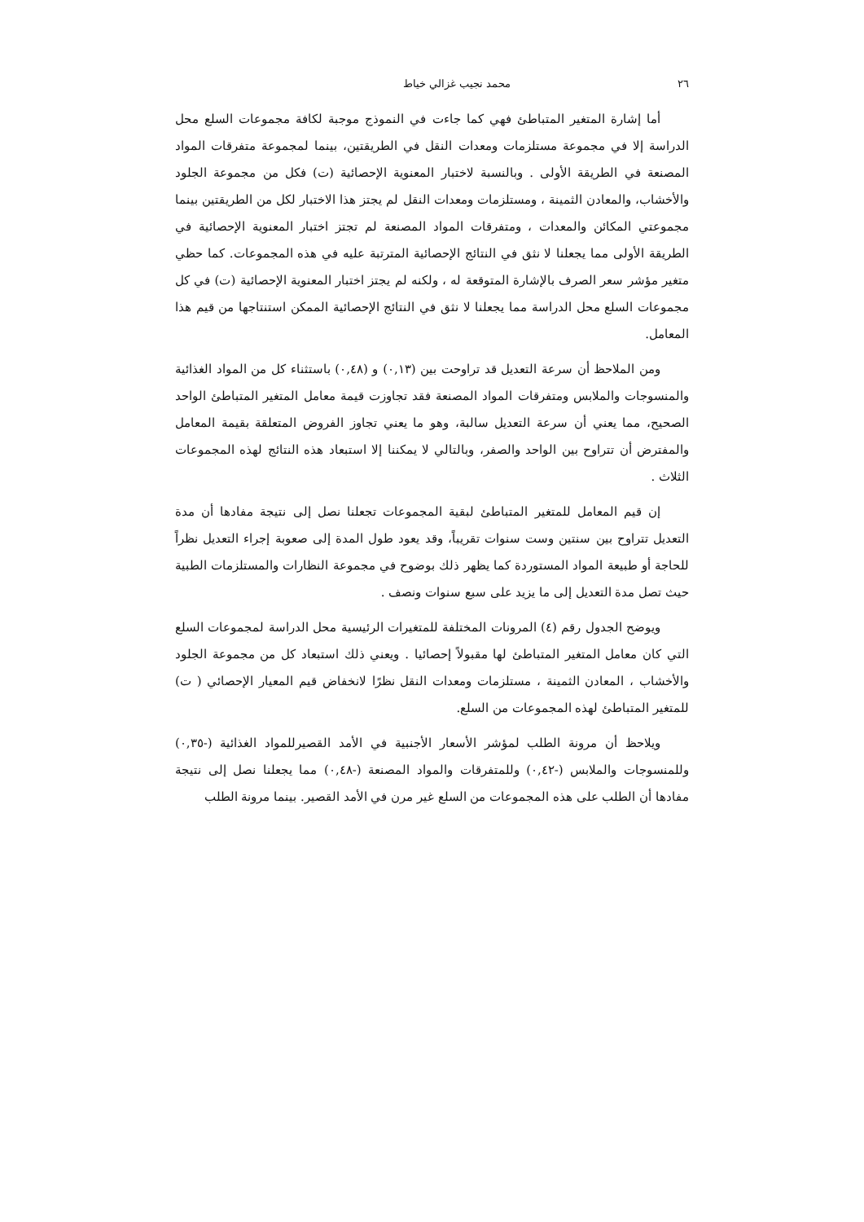٢٦ محمد نجيب غزالي خياط
أما إشارة المتغير المتباطئ فهي كما جاءت في النموذج موجبة لكافة مجموعات السلع محل الدراسة إلا في مجموعة مستلزمات ومعدات النقل في الطريقتين، بينما لمجموعة متفرقات المواد المصنعة في الطريقة الأولى . وبالنسبة لاختبار المعنوية الإحصائية (ت) فكل من مجموعة الجلود والأخشاب، والمعادن الثمينة ، ومستلزمات ومعدات النقل لم يجتز هذا الاختبار لكل من الطريقتين بينما مجموعتي المكائن والمعدات ، ومتفرقات المواد المصنعة لم تجتز اختبار المعنوية الإحصائية في الطريقة الأولى مما يجعلنا لا نثق في النتائج الإحصائية المترتبة عليه في هذه المجموعات. كما حظي متغير مؤشر سعر الصرف بالإشارة المتوقعة له ، ولكنه لم يجتز اختبار المعنوية الإحصائية (ت) في كل مجموعات السلع محل الدراسة مما يجعلنا لا نثق في النتائج الإحصائية الممكن استنتاجها من قيم هذا المعامل.
ومن الملاحظ أن سرعة التعديل قد تراوحت بين (٠,١٣) و (٠,٤٨) باستثناء كل من المواد الغذائية والمنسوجات والملابس ومتفرقات المواد المصنعة فقد تجاوزت قيمة معامل المتغير المتباطئ الواحد الصحيح، مما يعني أن سرعة التعديل سالبة، وهو ما يعني تجاوز الفروض المتعلقة بقيمة المعامل والمفترض أن تتراوح بين الواحد والصفر، وبالتالي لا يمكننا إلا استبعاد هذه النتائج لهذه المجموعات الثلاث .
إن قيم المعامل للمتغير المتباطئ لبقية المجموعات تجعلنا نصل إلى نتيجة مفادها أن مدة التعديل تتراوح بين سنتين وست سنوات تقريباً، وقد يعود طول المدة إلى صعوبة إجراء التعديل نظراً للحاجة أو طبيعة المواد المستوردة كما يظهر ذلك بوضوح في مجموعة النظارات والمستلزمات الطبية حيث تصل مدة التعديل إلى ما يزيد على سبع سنوات ونصف .
ويوضح الجدول رقم (٤) المرونات المختلفة للمتغيرات الرئيسية محل الدراسة لمجموعات السلع التي كان معامل المتغير المتباطئ لها مقبولاً إحصائيا . ويعني ذلك استبعاد كل من مجموعة الجلود والأخشاب ، المعادن الثمينة ، مستلزمات ومعدات النقل نظرًا لانخفاض قيم المعيار الإحصائي ( ت) للمتغير المتباطئ لهذه المجموعات من السلع.
ويلاحظ أن مرونة الطلب لمؤشر الأسعار الأجنبية في الأمد القصيرللمواد الغذائية (-٠,٣٥) وللمنسوجات والملابس (-٠,٤٢) وللمتفرقات والمواد المصنعة (-٠,٤٨) مما يجعلنا نصل إلى نتيجة مفادها أن الطلب على هذه المجموعات من السلع غير مرن في الأمد القصير. بينما مرونة الطلب